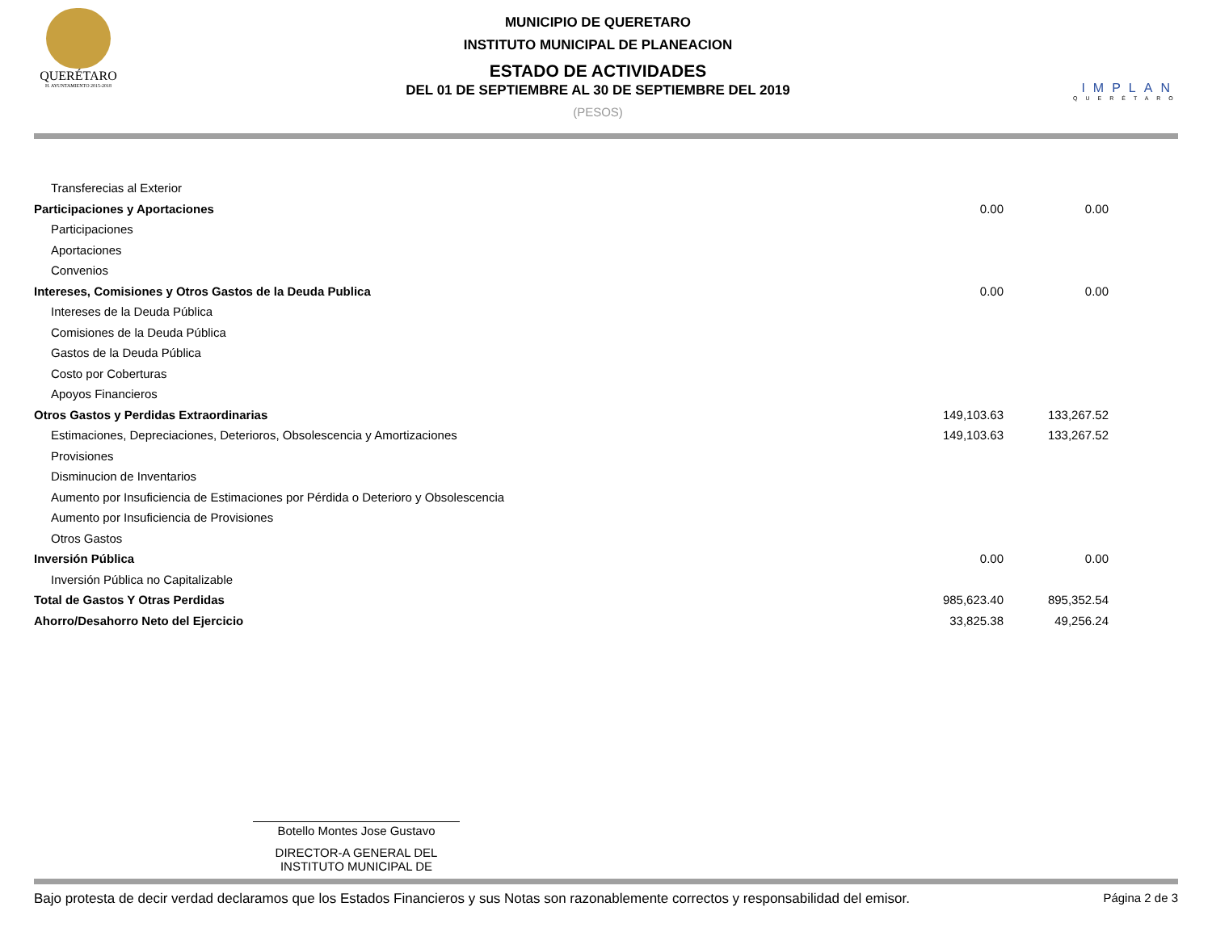QUERÉTARO
H. AYUNTAMIENTO 2015-2018
MUNICIPIO DE QUERETARO
INSTITUTO MUNICIPAL DE PLANEACION
ESTADO DE ACTIVIDADES
DEL 01 DE SEPTIEMBRE AL 30 DE SEPTIEMBRE DEL 2019
(PESOS)
IMPLAN
QUERÉTARO
| Transferecias al Exterior | | |
| Participaciones y Aportaciones | 0.00 | 0.00 |
| Participaciones | | |
| Aportaciones | | |
| Convenios | | |
| Intereses, Comisiones y Otros Gastos de la Deuda Publica | 0.00 | 0.00 |
| Intereses de la Deuda Pública | | |
| Comisiones de la Deuda Pública | | |
| Gastos de la Deuda Pública | | |
| Costo por Coberturas | | |
| Apoyos Financieros | | |
| Otros Gastos y Perdidas Extraordinarias | 149,103.63 | 133,267.52 |
| Estimaciones, Depreciaciones, Deterioros, Obsolescencia y Amortizaciones | 149,103.63 | 133,267.52 |
| Provisiones | | |
| Disminucion de Inventarios | | |
| Aumento por Insuficiencia de Estimaciones por Pérdida o Deterioro y Obsolescencia | | |
| Aumento por Insuficiencia de Provisiones | | |
| Otros Gastos | | |
| Inversión Pública | 0.00 | 0.00 |
| Inversión Pública no Capitalizable | | |
| Total de Gastos Y Otras Perdidas | 985,623.40 | 895,352.54 |
| Ahorro/Desahorro Neto del Ejercicio | 33,825.38 | 49,256.24 |
Botello Montes Jose Gustavo
DIRECTOR-A GENERAL DEL
INSTITUTO MUNICIPAL DE
Bajo protesta de decir verdad declaramos que los Estados Financieros y sus Notas son razonablemente correctos y responsabilidad del emisor. Página 2 de 3